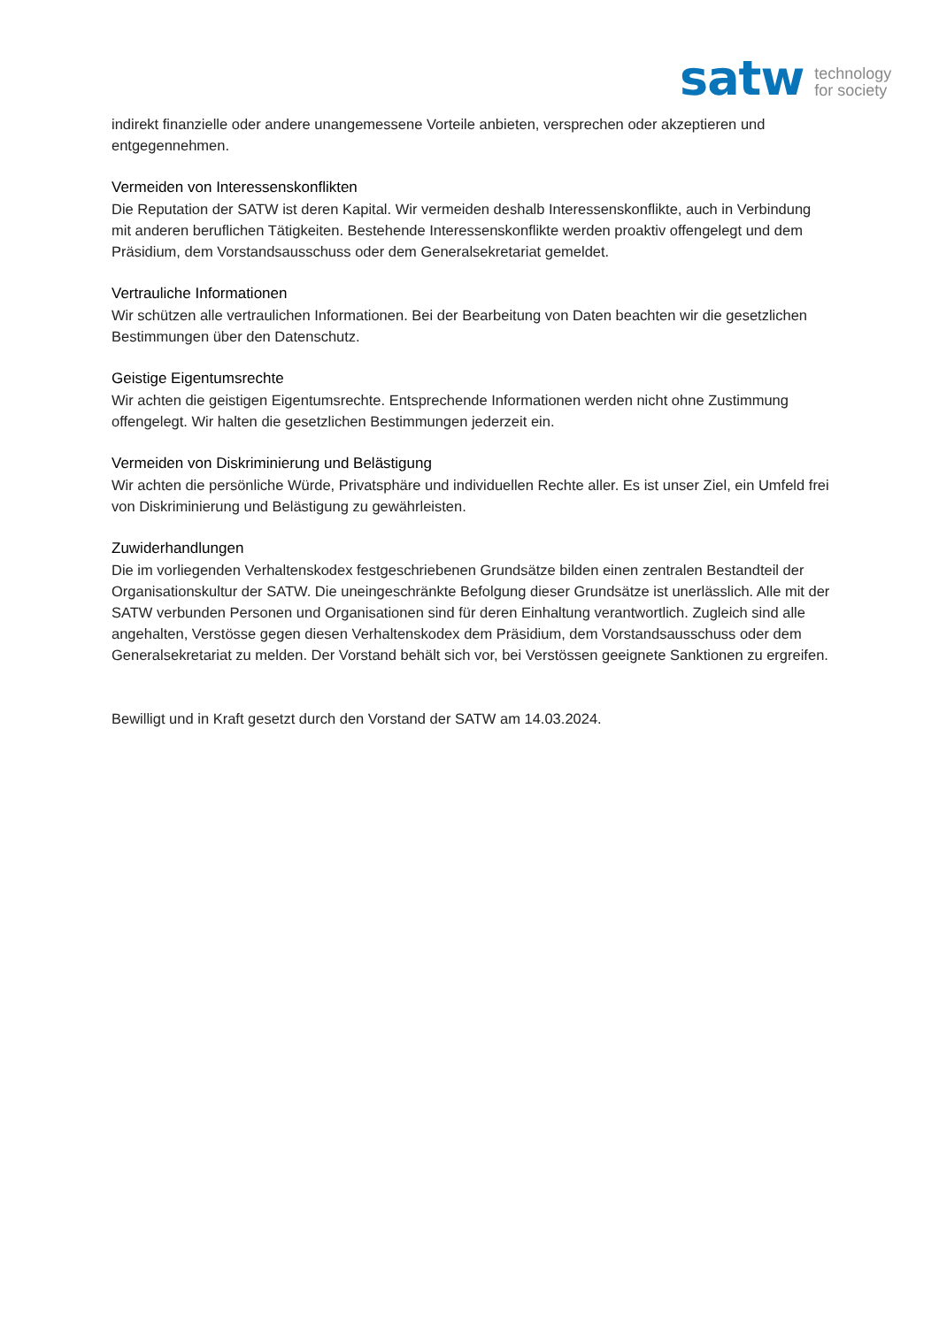satw technology
for society
indirekt finanzielle oder andere unangemessene Vorteile anbieten, versprechen oder akzeptieren und entgegennehmen.
Vermeiden von Interessenskonflikten
Die Reputation der SATW ist deren Kapital. Wir vermeiden deshalb Interessenskonflikte, auch in Verbindung mit anderen beruflichen Tätigkeiten. Bestehende Interessenskonflikte werden proaktiv offengelegt und dem Präsidium, dem Vorstandsausschuss oder dem Generalsekretariat gemeldet.
Vertrauliche Informationen
Wir schützen alle vertraulichen Informationen. Bei der Bearbeitung von Daten beachten wir die gesetzlichen Bestimmungen über den Datenschutz.
Geistige Eigentumsrechte
Wir achten die geistigen Eigentumsrechte. Entsprechende Informationen werden nicht ohne Zustimmung offengelegt. Wir halten die gesetzlichen Bestimmungen jederzeit ein.
Vermeiden von Diskriminierung und Belästigung
Wir achten die persönliche Würde, Privatsphäre und individuellen Rechte aller. Es ist unser Ziel, ein Umfeld frei von Diskriminierung und Belästigung zu gewährleisten.
Zuwiderhandlungen
Die im vorliegenden Verhaltenskodex festgeschriebenen Grundsätze bilden einen zentralen Bestandteil der Organisationskultur der SATW. Die uneingeschränkte Befolgung dieser Grundsätze ist unerlässlich. Alle mit der SATW verbunden Personen und Organisationen sind für deren Einhaltung verantwortlich. Zugleich sind alle angehalten, Verstösse gegen diesen Verhaltenskodex dem Präsidium, dem Vorstandsausschuss oder dem Generalsekretariat zu melden. Der Vorstand behält sich vor, bei Verstössen geeignete Sanktionen zu ergreifen.
Bewilligt und in Kraft gesetzt durch den Vorstand der SATW am 14.03.2024.